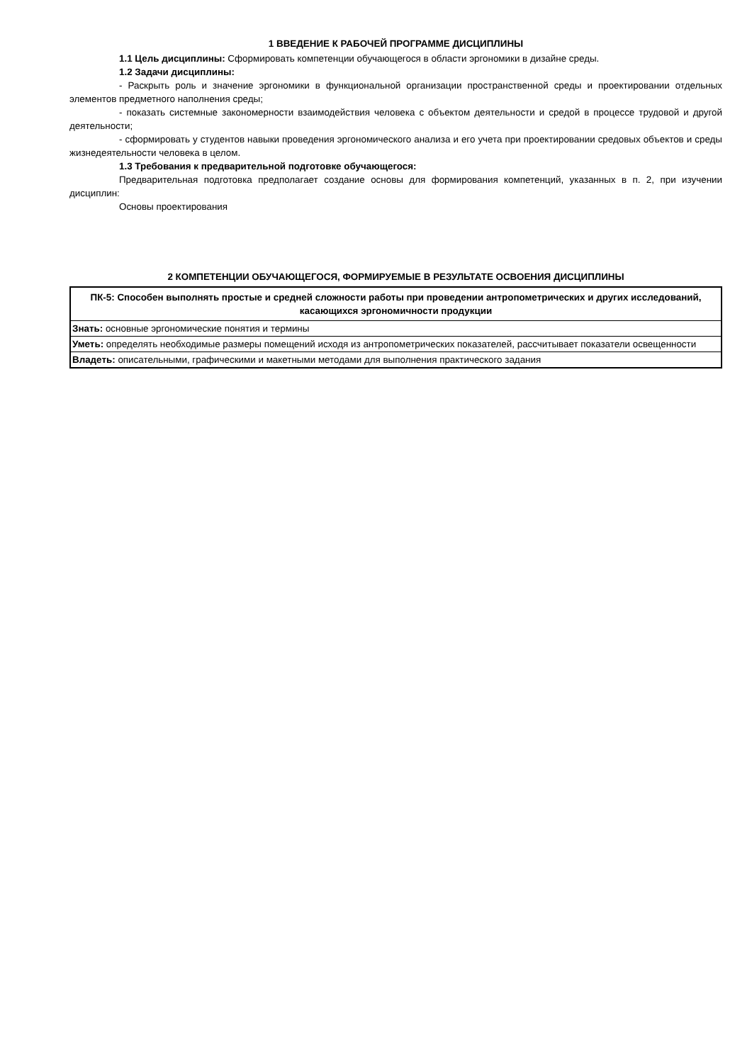1 ВВЕДЕНИЕ К РАБОЧЕЙ ПРОГРАММЕ ДИСЦИПЛИНЫ
1.1 Цель дисциплины: Сформировать компетенции обучающегося в области эргономики в дизайне среды.
1.2 Задачи дисциплины:
- Раскрыть роль и значение эргономики в функциональной организации пространственной среды и проектировании отдельных элементов предметного наполнения среды;
- показать системные закономерности взаимодействия человека с объектом деятельности и средой в процессе трудовой и другой деятельности;
- сформировать у студентов навыки проведения эргономического анализа и его учета при проектировании средовых объектов и среды жизнедеятельности человека в целом.
1.3 Требования к предварительной подготовке обучающегося:
Предварительная подготовка предполагает создание основы для формирования компетенций, указанных в п. 2, при изучении дисциплин:
Основы проектирования
2 КОМПЕТЕНЦИИ ОБУЧАЮЩЕГОСЯ, ФОРМИРУЕМЫЕ В РЕЗУЛЬТАТЕ ОСВОЕНИЯ ДИСЦИПЛИНЫ
| ПК-5: Способен выполнять простые и средней сложности работы при проведении антропометрических и других исследований, касающихся эргономичности продукции |
| --- |
| Знать: основные эргономические понятия и термины |
| Уметь: определять необходимые размеры помещений исходя из антропометрических показателей, рассчитывает показатели освещенности |
| Владеть: описательными, графическими и макетными методами для выполнения практического задания |